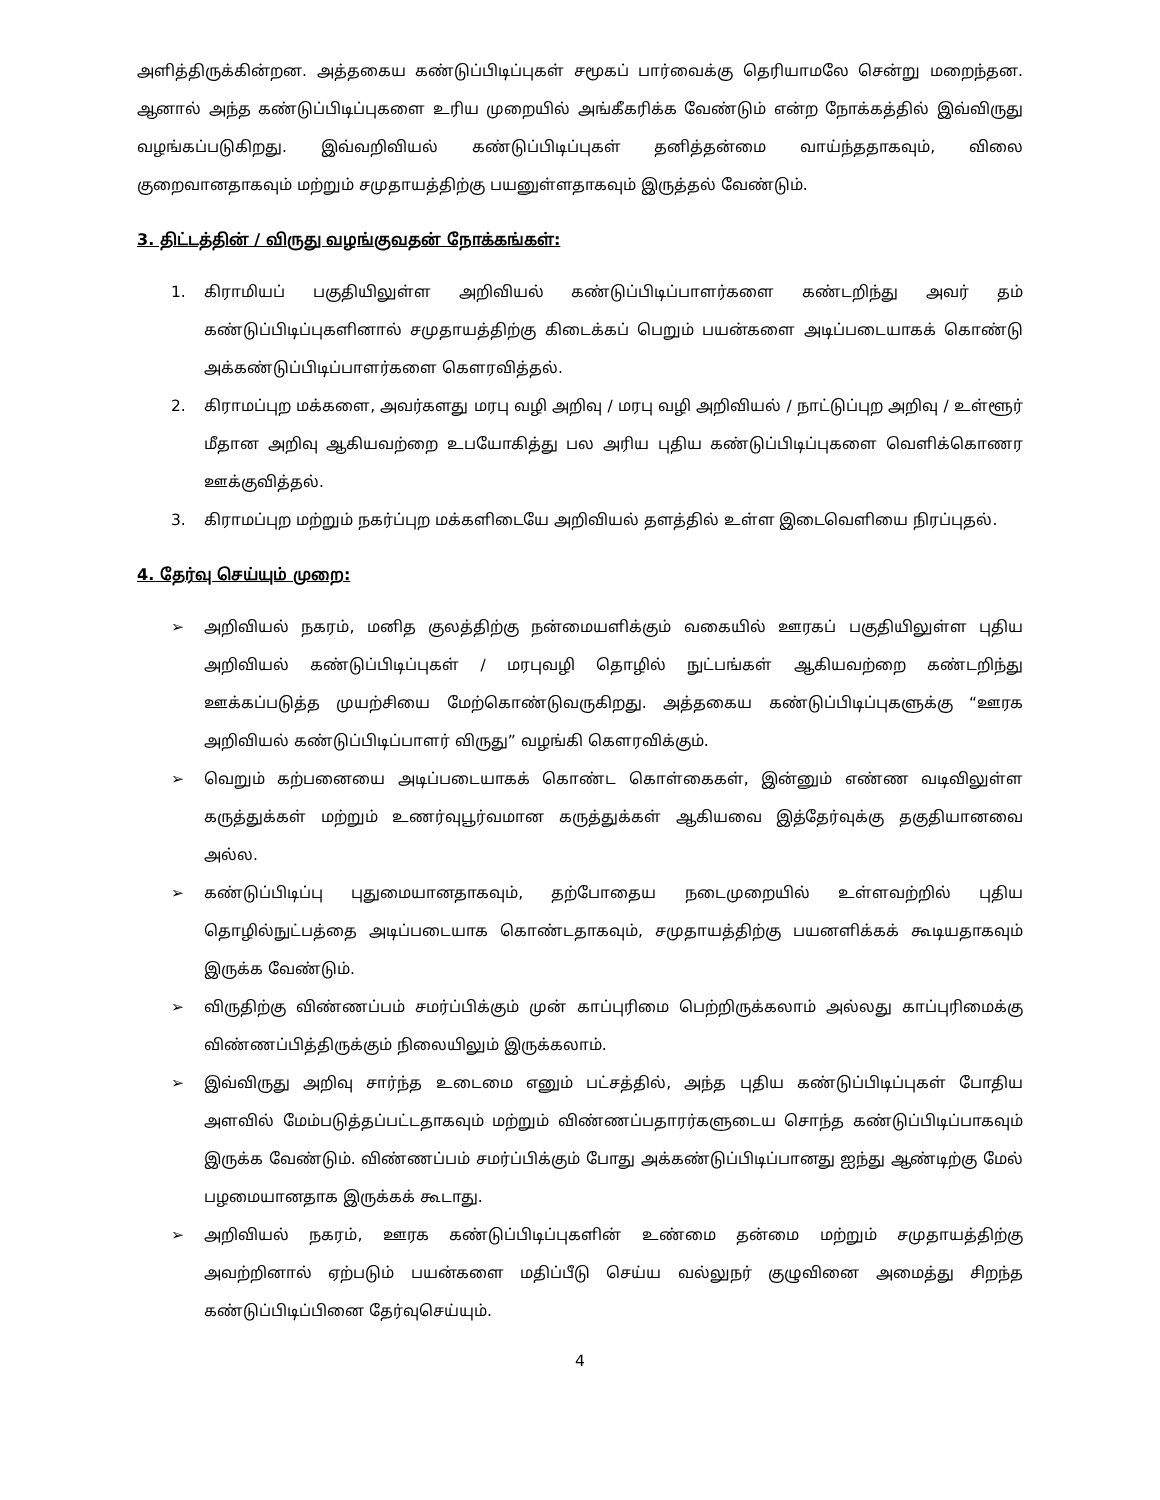அளித்திருக்கின்றன. அத்தகைய கண்டுப்பிடிப்புகள் சமூகப் பார்வைக்கு தெரியாமலே சென்று மறைந்தன. ஆனால் அந்த கண்டுப்பிடிப்புகளை உரிய முறையில் அங்கீகரிக்க வேண்டும் என்ற நோக்கத்தில் இவ்விருது வழங்கப்படுகிறது. இவ்வறிவியல் கண்டுப்பிடிப்புகள் தனித்தன்மை வாய்ந்ததாகவும், விலை குறைவானதாகவும் மற்றும் சமுதாயத்திற்கு பயனுள்ளதாகவும் இருத்தல் வேண்டும்.
3. திட்டத்தின் / விருது வழங்குவதன் நோக்கங்கள்:
1. கிராமியப் பகுதியிலுள்ள அறிவியல் கண்டுப்பிடிப்பாளர்களை கண்டறிந்து அவர் தம் கண்டுப்பிடிப்புகளினால் சமுதாயத்திற்கு கிடைக்கப் பெறும் பயன்களை அடிப்படையாகக் கொண்டு அக்கண்டுப்பிடிப்பாளர்களை கௌரவித்தல்.
2. கிராமப்புற மக்களை, அவர்களது மரபு வழி அறிவு / மரபு வழி அறிவியல் / நாட்டுப்புற அறிவு / உள்ளூர் மீதான அறிவு ஆகியவற்றை உபயோகித்து பல அரிய புதிய கண்டுப்பிடிப்புகளை வெளிக்கொணர ஊக்குவித்தல்.
3. கிராமப்புற மற்றும் நகர்ப்புற மக்களிடையே அறிவியல் தளத்தில் உள்ள இடைவெளியை நிரப்புதல்.
4. தேர்வு செய்யும் முறை:
➢ அறிவியல் நகரம், மனித குலத்திற்கு நன்மையளிக்கும் வகையில் ஊரகப் பகுதியிலுள்ள புதிய அறிவியல் கண்டுப்பிடிப்புகள் / மரபுவழி தொழில் நுட்பங்கள் ஆகியவற்றை கண்டறிந்து ஊக்கப்படுத்த முயற்சியை மேற்கொண்டுவருகிறது. அத்தகைய கண்டுப்பிடிப்புகளுக்கு “ஊரக அறிவியல் கண்டுப்பிடிப்பாளர் விருது” வழங்கி கௌரவிக்கும்.
➢ வெறும் கற்பனையை அடிப்படையாகக் கொண்ட கொள்கைகள், இன்னும் எண்ண வடிவிலுள்ள கருத்துக்கள் மற்றும் உணர்வுபூர்வமான கருத்துக்கள் ஆகியவை இத்தேர்வுக்கு தகுதியானவை அல்ல.
➢ கண்டுப்பிடிப்பு புதுமையானதாகவும், தற்போதைய நடைமுறையில் உள்ளவற்றில் புதிய தொழில்நுட்பத்தை அடிப்படையாக கொண்டதாகவும், சமுதாயத்திற்கு பயனளிக்கக் கூடியதாகவும் இருக்க வேண்டும்.
➢ விருதிற்கு விண்ணப்பம் சமர்ப்பிக்கும் முன் காப்புரிமை பெற்றிருக்கலாம் அல்லது காப்புரிமைக்கு விண்ணப்பித்திருக்கும் நிலையிலும் இருக்கலாம்.
➢ இவ்விருது அறிவு சார்ந்த உடைமை எனும் பட்சத்தில், அந்த புதிய கண்டுப்பிடிப்புகள் போதிய அளவில் மேம்படுத்தப்பட்டதாகவும் மற்றும் விண்ணப்பதாரர்களுடைய சொந்த கண்டுப்பிடிப்பாகவும் இருக்க வேண்டும். விண்ணப்பம் சமர்ப்பிக்கும் போது அக்கண்டுப்பிடிப்பானது ஐந்து ஆண்டிற்கு மேல் பழமையானதாக இருக்கக் கூடாது.
➢ அறிவியல் நகரம், ஊரக கண்டுப்பிடிப்புகளின் உண்மை தன்மை மற்றும் சமுதாயத்திற்கு அவற்றினால் ஏற்படும் பயன்களை மதிப்பீடு செய்ய வல்லுநர் குழுவினை அமைத்து சிறந்த கண்டுப்பிடிப்பினை தேர்வுசெய்யும்.
4